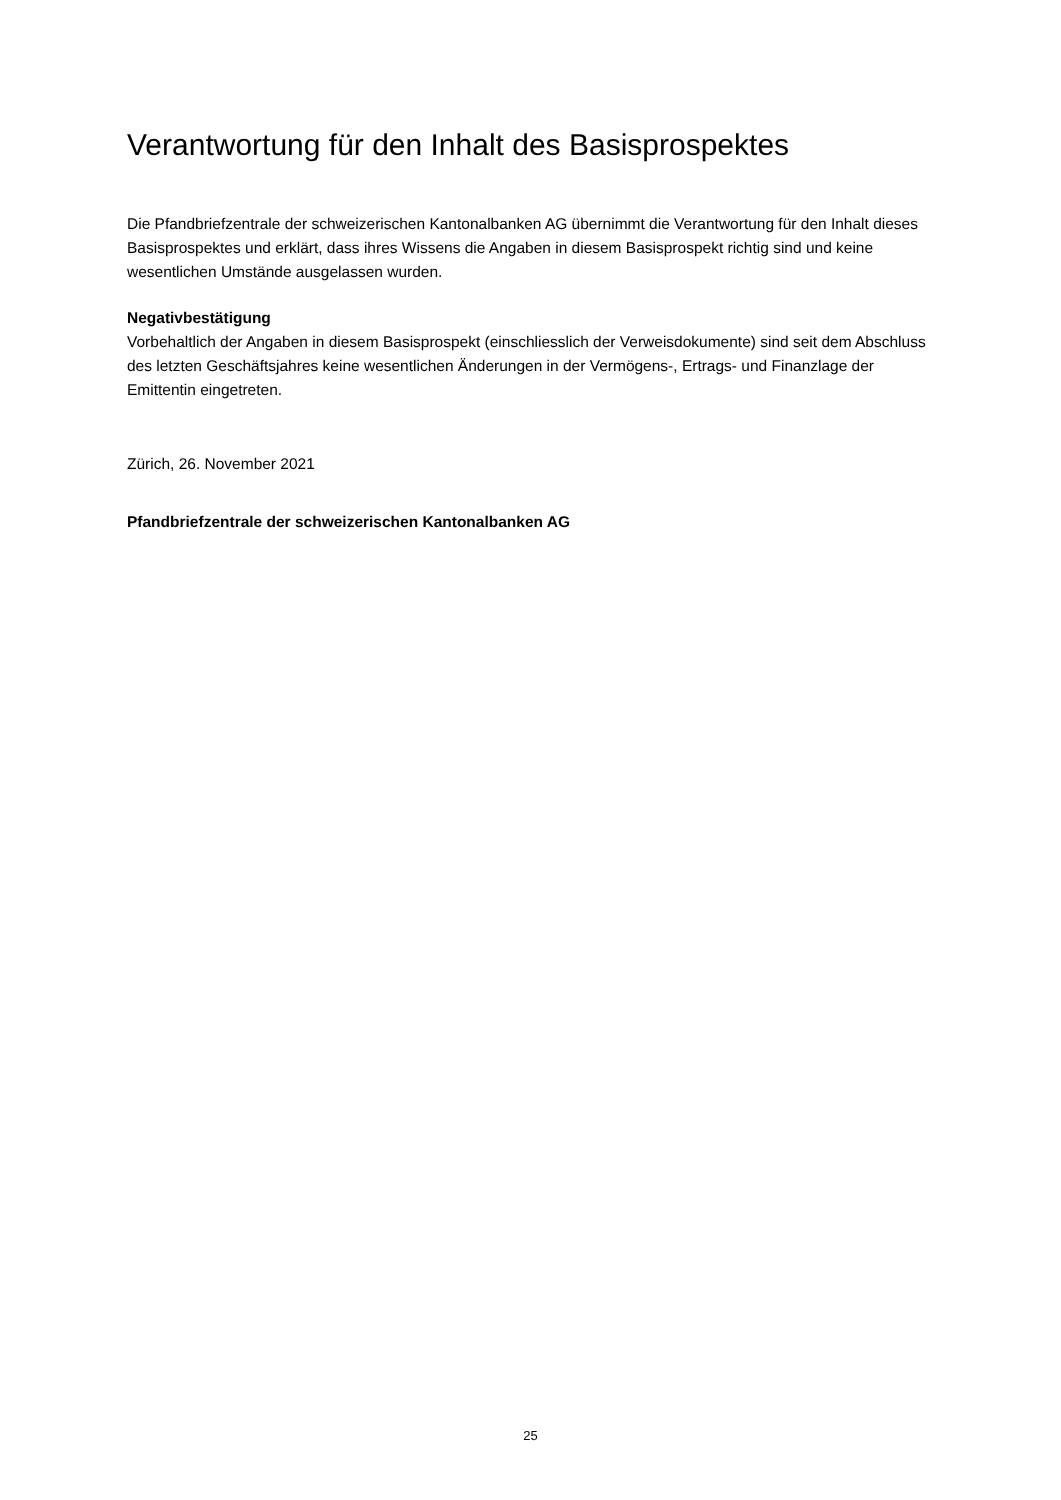Verantwortung für den Inhalt des Basisprospektes
Die Pfandbriefzentrale der schweizerischen Kantonalbanken AG übernimmt die Verantwortung für den Inhalt dieses Basisprospektes und erklärt, dass ihres Wissens die Angaben in diesem Basisprospekt richtig sind und keine wesentlichen Umstände ausgelassen wurden.
Negativbestätigung
Vorbehaltlich der Angaben in diesem Basisprospekt (einschliesslich der Verweisdokumente) sind seit dem Abschluss des letzten Geschäftsjahres keine wesentlichen Änderungen in der Vermögens-, Ertrags- und Finanzlage der Emittentin eingetreten.
Zürich, 26. November 2021
Pfandbriefzentrale der schweizerischen Kantonalbanken AG
25